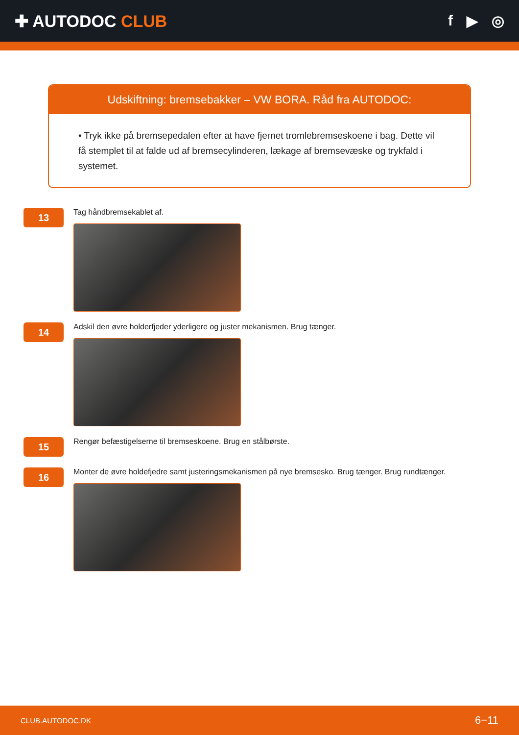✚ AUTODOC CLUB f ▶ ◎
Udskiftning: bremsebakker – VW BORA. Råd fra AUTODOC:
• Tryk ikke på bremsepedalen efter at have fjernet tromlebremseskoene i bag. Dette vil få stemplet til at falde ud af bremsecylinderen, lækage af bremsevæske og trykfald i systemet.
13
Tag håndbremsekablet af.
14
Adskil den øvre holderfjeder yderligere og juster mekanismen. Brug tænger.
15
Rengør befæstigelserne til bremseskoene. Brug en stålbørste.
16
Monter de øvre holdefjedre samt justeringsmekanismen på nye bremsesko. Brug tænger. Brug rundtænger.
CLUB.AUTODOC.DK 6−11